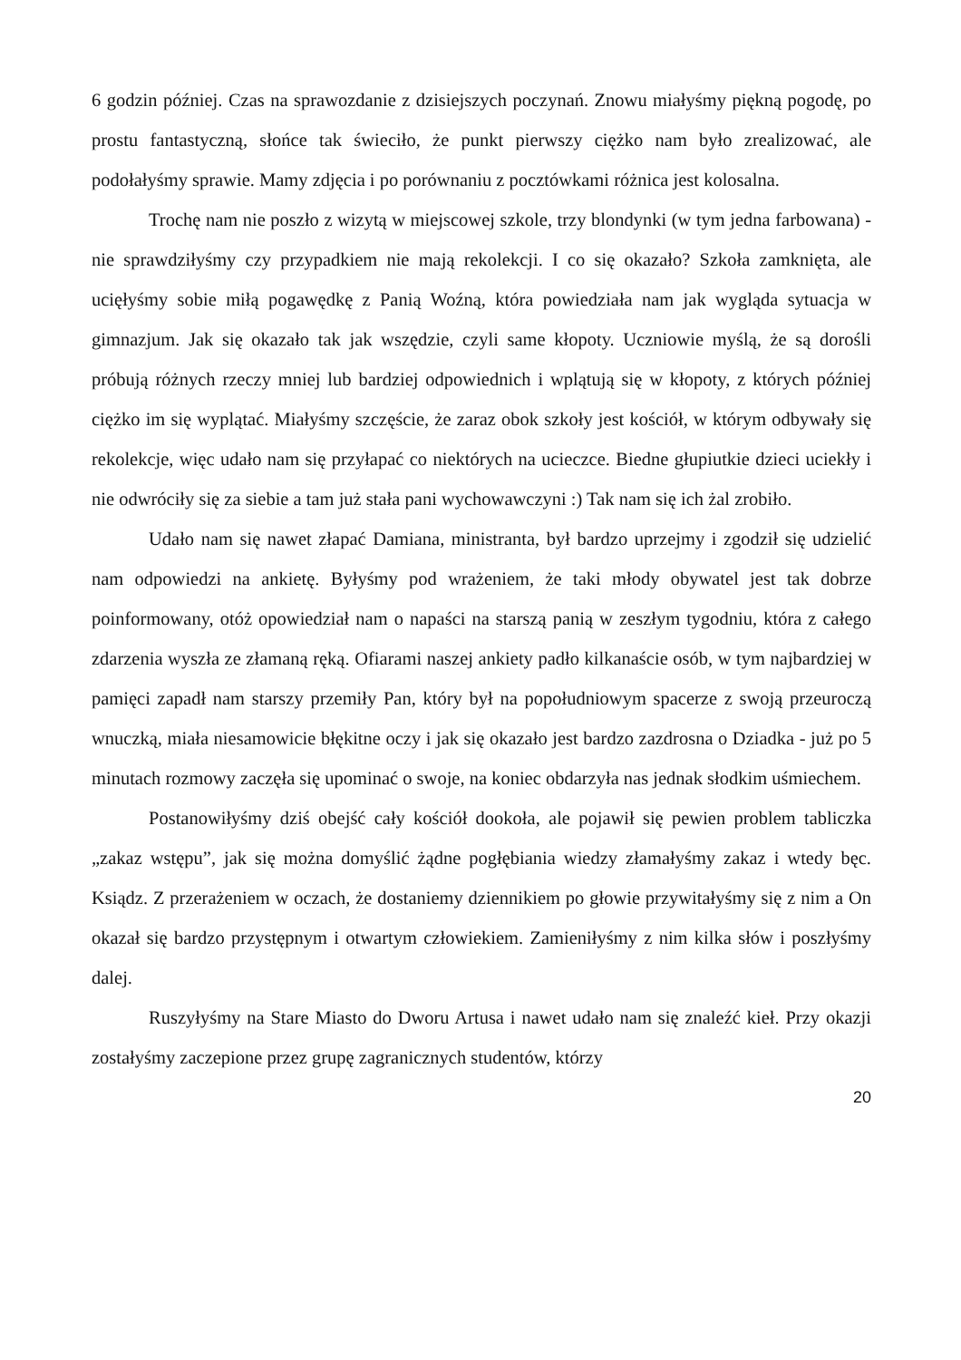6 godzin później. Czas na sprawozdanie z dzisiejszych poczynań. Znowu miałyśmy piękną pogodę, po prostu fantastyczną, słońce tak świeciło, że punkt pierwszy ciężko nam było zrealizować, ale podołałyśmy sprawie. Mamy zdjęcia i po porównaniu z pocztówkami różnica jest kolosalna.
Trochę nam nie poszło z wizytą w miejscowej szkole, trzy blondynki (w tym jedna farbowana) - nie sprawdziłyśmy czy przypadkiem nie mają rekolekcji. I co się okazało? Szkoła zamknięta, ale ucięłyśmy sobie miłą pogawędkę z Panią Woźną, która powiedziała nam jak wygląda sytuacja w gimnazjum. Jak się okazało tak jak wszędzie, czyli same kłopoty. Uczniowie myślą, że są dorośli próbują różnych rzeczy mniej lub bardziej odpowiednich i wplątują się w kłopoty, z których później ciężko im się wyplątać. Miałyśmy szczęście, że zaraz obok szkoły jest kościół, w którym odbywały się rekolekcje, więc udało nam się przyłapać co niektórych na ucieczce. Biedne głupiutkie dzieci uciekły i nie odwróciły się za siebie a tam już stała pani wychowawczyni :) Tak nam się ich żal zrobiło.
Udało nam się nawet złapać Damiana, ministranta, był bardzo uprzejmy i zgodził się udzielić nam odpowiedzi na ankietę. Byłyśmy pod wrażeniem, że taki młody obywatel jest tak dobrze poinformowany, otóż opowiedział nam o napaści na starszą panią w zeszłym tygodniu, która z całego zdarzenia wyszła ze złamaną ręką. Ofiarami naszej ankiety padło kilkanaście osób, w tym najbardziej w pamięci zapadł nam starszy przemiły Pan, który był na popołudniowym spacerze z swoją przeuroczą wnuczką, miała niesamowicie błękitne oczy i jak się okazało jest bardzo zazdrosna o Dziadka - już po 5 minutach rozmowy zaczęła się upominać o swoje, na koniec obdarzyła nas jednak słodkim uśmiechem.
Postanowiłyśmy dziś obejść cały kościół dookoła, ale pojawił się pewien problem tabliczka „zakaz wstępu”, jak się można domyślić żądne pogłębiania wiedzy złamałyśmy zakaz i wtedy bęc. Ksiądz. Z przerażeniem w oczach, że dostaniemy dziennikiem po głowie przywitałyśmy się z nim a On okazał się bardzo przystępnym i otwartym człowiekiem. Zamieniłyśmy z nim kilka słów i poszłyśmy dalej.
Ruszyłyśmy na Stare Miasto do Dworu Artusa i nawet udało nam się znaleźć kieł. Przy okazji zostałyśmy zaczepione przez grupę zagranicznych studentów, którzy
20